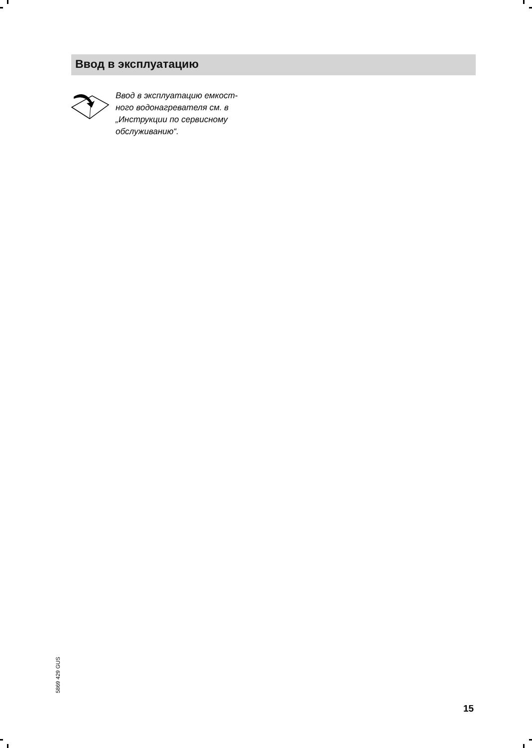Ввод в эксплуатацию
Ввод в эксплуатацию емкост-
ного водонагревателя см. в
„Инструкции по сервисному
обслуживанию“.
5869 429 GUS
15